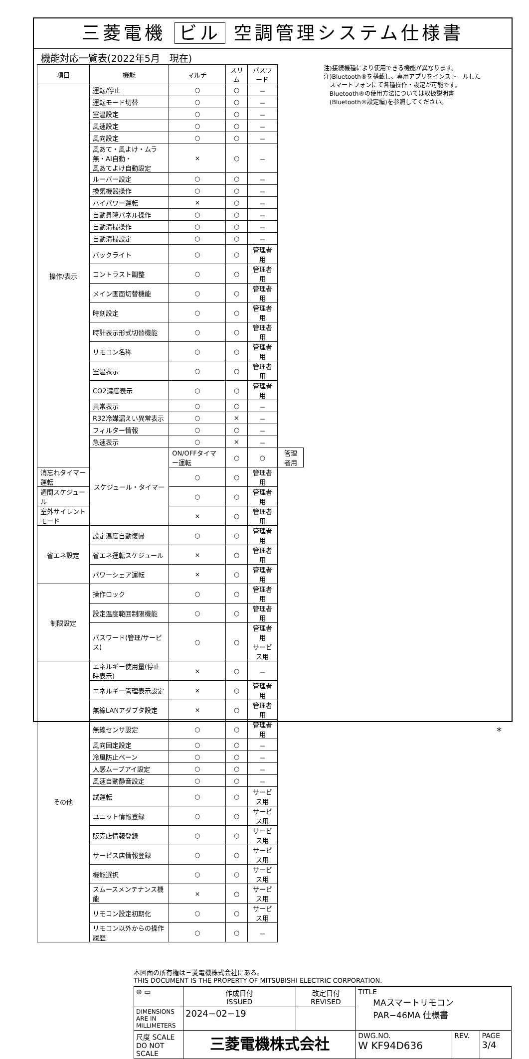三菱電機 ビル 空調管理システム仕様書
機能対応一覧表(2022年5月　現在)
| 項目 | 機能 | マルチ | スリム | パスワード | |
| --- | --- | --- | --- | --- | --- |
| 操作/表示 | 運転/停止 | ○ | ○ | － | |
| | 運転モード切替 | ○ | ○ | － | |
| | 室温設定 | ○ | ○ | － | |
| | 風速設定 | ○ | ○ | － | |
| | 風向設定 | ○ | ○ | － | |
| | 風あて・風よけ・ムラ無・AI自動・ 風あてよけ自動設定 | × | ○ | － | |
| | ルーバー設定 | ○ | ○ | － | |
| | 換気機器操作 | ○ | ○ | － | |
| | ハイパワー運転 | × | ○ | － | |
| | 自動昇降パネル操作 | ○ | ○ | － | |
| | 自動清掃操作 | ○ | ○ | － | |
| | 自動清掃設定 | ○ | ○ | － | |
| | バックライト | ○ | ○ | 管理者用 | |
| | コントラスト調整 | ○ | ○ | 管理者用 | |
| | メイン画面切替機能 | ○ | ○ | 管理者用 | |
| | 時刻設定 | ○ | ○ | 管理者用 | |
| | 時計表示形式切替機能 | ○ | ○ | 管理者用 | |
| | リモコン名称 | ○ | ○ | 管理者用 | |
| | 室温表示 | ○ | ○ | 管理者用 | |
| | CO2濃度表示 | ○ | ○ | 管理者用 | |
| | 異常表示 | ○ | ○ | － | |
| | R32冷媒漏えい異常表示 | ○ | × | － | |
| | フィルター情報 | ○ | ○ | － | |
| | 急速表示 | ○ | × | － | |
| | スケジュール・タイマー | ON/OFFタイマー運転 | ○ | ○ | 管理者用 |
| 消忘れタイマー運転 | | ○ | ○ | 管理者用 | |
| 週間スケジュール | | ○ | ○ | 管理者用 | |
| 室外サイレントモード | | × | ○ | 管理者用 | |
| 省エネ設定 | 設定温度自動復帰 | ○ | ○ | 管理者用 | |
| | 省エネ運転スケジュール | × | ○ | 管理者用 | |
| | パワーシェア運転 | × | ○ | 管理者用 | |
| 制限設定 | 操作ロック | ○ | ○ | 管理者用 | |
| | 設定温度範囲制限機能 | ○ | ○ | 管理者用 | |
| | パスワード(管理/サービス) | ○ | ○ | 管理者用 サービス用 | |
| その他 | エネルギー使用量(停止時表示) | × | ○ | － | |
| | エネルギー管理表示設定 | × | ○ | 管理者用 | |
| | 無線LANアダプタ設定 | × | ○ | 管理者用 | |
| | 無線センサ設定 | ○ | ○ | 管理者用 | |
| | 風向固定設定 | ○ | ○ | － | |
| | 冷風防止ベーン | ○ | ○ | － | |
| | 人感ムーブアイ設定 | ○ | ○ | － | |
| | 風速自動静音設定 | ○ | ○ | － | |
| | 試運転 | ○ | ○ | サービス用 | |
| | ユニット情報登録 | ○ | ○ | サービス用 | |
| | 販売店情報登録 | ○ | ○ | サービス用 | |
| | サービス店情報登録 | ○ | ○ | サービス用 | |
| | 機能選択 | ○ | ○ | サービス用 | |
| | スムースメンテナンス機能 | × | ○ | サービス用 | |
| | リモコン設定初期化 | ○ | ○ | サービス用 | |
| | リモコン以外からの操作履歴 | ○ | ○ | － | |
注)接続機種により使用できる機能が異なります。
注)Bluetooth®を搭載し、専用アプリをインストールした
　スマートフォンにて各種操作・設定が可能です。
　Bluetooth®の使用方法については取扱説明書
　(Bluetooth®設定編)を参照してください。
本図面の所有権は三菱電機株式会社にある。
THIS DOCUMENT IS THE PROPERTY OF MITSUBISHI ELECTRIC CORPORATION.
| ⊕ ▭ | 作成日付 ISSUED | 改定日付 REVISED | TITLE MAスマートリモコン PAR−46MA 仕様書 | | |
| DIMENSIONS ARE IN MILLIMETERS | 2024−02−19 | | | | |
| 尺度 SCALE DO NOT SCALE | 三菱電機株式会社 | | DWG.NO. W KF94D636 | REV. | PAGE 3/4 |
*